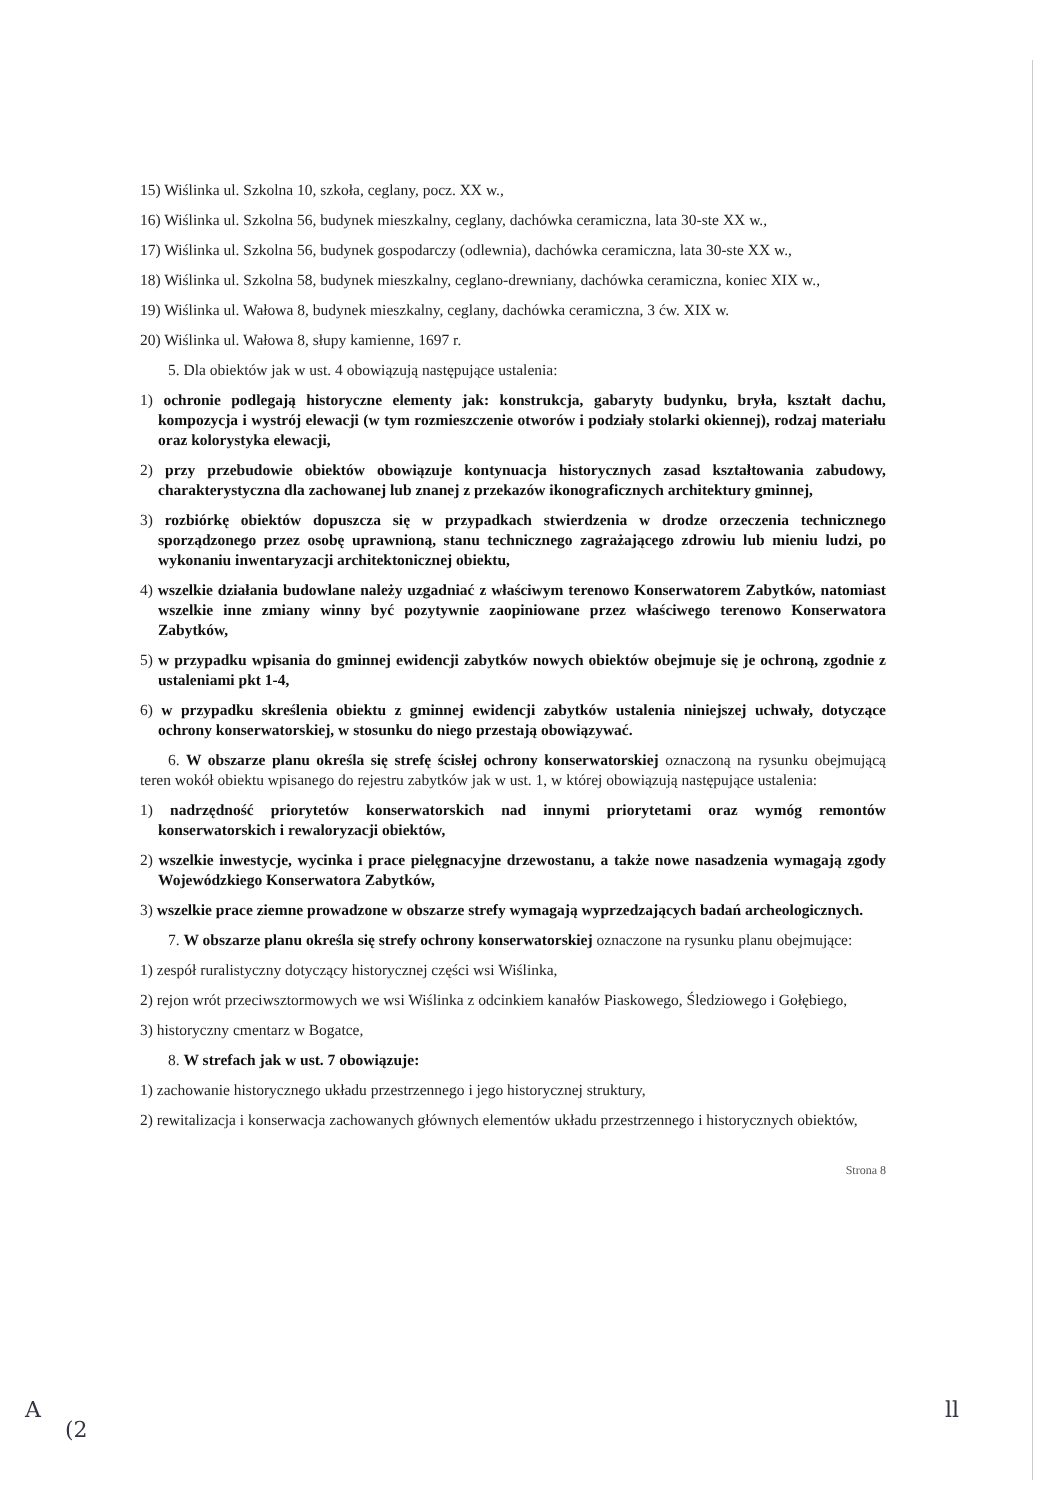15) Wiślinka ul. Szkolna 10, szkoła, ceglany, pocz. XX w.,
16) Wiślinka ul. Szkolna 56, budynek mieszkalny, ceglany, dachówka ceramiczna, lata 30-ste XX w.,
17) Wiślinka ul. Szkolna 56, budynek gospodarczy (odlewnia), dachówka ceramiczna, lata 30-ste XX w.,
18) Wiślinka ul. Szkolna 58, budynek mieszkalny, ceglano-drewniany, dachówka ceramiczna, koniec XIX w.,
19) Wiślinka ul. Wałowa 8, budynek mieszkalny, ceglany, dachówka ceramiczna, 3 ćw. XIX w.
20) Wiślinka ul. Wałowa 8, słupy kamienne, 1697 r.
5. Dla obiektów jak w ust. 4 obowiązują następujące ustalenia:
1) ochronie podlegają historyczne elementy jak: konstrukcja, gabaryty budynku, bryła, kształt dachu, kompozycja i wystrój elewacji (w tym rozmieszczenie otworów i podziały stolarki okiennej), rodzaj materiału oraz kolorystyka elewacji,
2) przy przebudowie obiektów obowiązuje kontynuacja historycznych zasad kształtowania zabudowy, charakterystyczna dla zachowanej lub znanej z przekazów ikonograficznych architektury gminnej,
3) rozbiórkę obiektów dopuszcza się w przypadkach stwierdzenia w drodze orzeczenia technicznego sporządzonego przez osobę uprawnioną, stanu technicznego zagrażającego zdrowiu lub mieniu ludzi, po wykonaniu inwentaryzacji architektonicznej obiektu,
4) wszelkie działania budowlane należy uzgadniać z właściwym terenowo Konserwatorem Zabytków, natomiast wszelkie inne zmiany winny być pozytywnie zaopiniowane przez właściwego terenowo Konserwatora Zabytków,
5) w przypadku wpisania do gminnej ewidencji zabytków nowych obiektów obejmuje się je ochroną, zgodnie z ustaleniami pkt 1-4,
6) w przypadku skreślenia obiektu z gminnej ewidencji zabytków ustalenia niniejszej uchwały, dotyczące ochrony konserwatorskiej, w stosunku do niego przestają obowiązywać.
6. W obszarze planu określa się strefę ścisłej ochrony konserwatorskiej oznaczoną na rysunku obejmującą teren wokół obiektu wpisanego do rejestru zabytków jak w ust. 1, w której obowiązują następujące ustalenia:
1) nadrzędność priorytetów konserwatorskich nad innymi priorytetami oraz wymóg remontów konserwatorskich i rewaloryzacji obiektów,
2) wszelkie inwestycje, wycinka i prace pielęgnacyjne drzewostanu, a także nowe nasadzenia wymagają zgody Wojewódzkiego Konserwatora Zabytków,
3) wszelkie prace ziemne prowadzone w obszarze strefy wymagają wyprzedzających badań archeologicznych.
7. W obszarze planu określa się strefy ochrony konserwatorskiej oznaczone na rysunku planu obejmujące:
1) zespół ruralistyczny dotyczący historycznej części wsi Wiślinka,
2) rejon wrót przeciwsztormowych we wsi Wiślinka z odcinkiem kanałów Piaskowego, Śledziowego i Gołębiego,
3) historyczny cmentarz w Bogatce,
8. W strefach jak w ust. 7 obowiązuje:
1) zachowanie historycznego układu przestrzennego i jego historycznej struktury,
2) rewitalizacja i konserwacja zachowanych głównych elementów układu przestrzennego i historycznych obiektów,
Strona 8
A
(2
ll